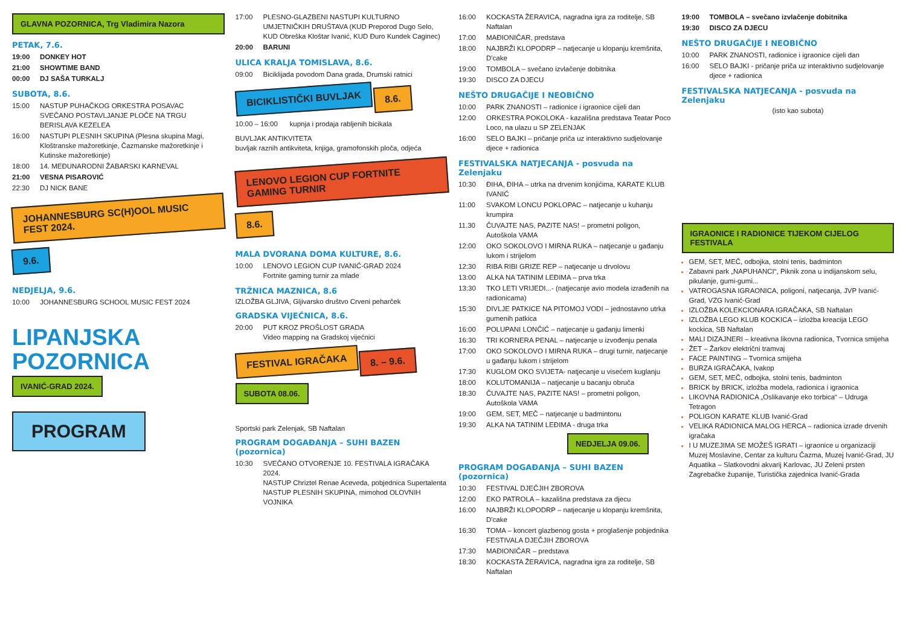GLAVNA POZORNICA, Trg Vladimira Nazora
PETAK, 7.6.
19:00 DONKEY HOT
21:00 SHOWTIME BAND
00:00 DJ SAŠA TURKALJ
SUBOTA, 8.6.
15:00 NASTUP PUHAČKOG ORKESTRA POSAVAC
SVEČANO POSTAVLJANJE PLOČE NA TRGU BERISLAVA KEZELEA
16:00 NASTUPI PLESNIH SKUPINA (Plesna skupina Magi, Kloštranske mažoretkinje, Čazmanske mažoretkinje i Kutinske mažoretkinje)
18:00 14. MEĐUNARODNI ŽABARSKI KARNEVAL
21:00 VESNA PISAROVIĆ
22:30 DJ NICK BANE
JOHANNESBURG SC(H)OOL MUSIC FEST 2024.
9.6.
NEDJELJA, 9.6.
10:00 JOHANNESBURG SCHOOL MUSIC FEST 2024
LIPANJSKA POZORNICA
IVANIĆ-GRAD 2024.
PROGRAM
17:00 PLESNO-GLAZBENI NASTUPI KULTURNO UMJETNIČKIH DRUŠTAVA (KUD Preporod Dugo Selo, KUD Obreška Kloštar Ivanić, KUD Đuro Kundek Caginec)
20:00 BARUNI
ULICA KRALJA TOMISLAVA, 8.6.
09:00 Biciklijada povodom Dana grada, Drumski ratnici
BICIKLISTIČKI BUVLJAK
8.6.
10:00 – 16:00 kupnja i prodaja rabljenih bicikala
BUVLJAK ANTIKVITETA
buvljak raznih antikviteta, knjiga, gramofonskih ploča, odjeća
LENOVO LEGION CUP FORTNITE GAMING TURNIR
8.6.
MALA DVORANA DOMA KULTURE, 8.6.
10:00 LENOVO LEGION CUP IVANIĆ-GRAD 2024
Fortnite gaming turnir za mlade
TRŽNICA MAZNICA, 8.6
IZLOŽBA GLJIVA, Gljivarsko društvo Crveni peharček
GRADSKA VIJEĆNICA, 8.6.
20:00 PUT KROZ PROŠLOST GRADA
Video mapping na Gradskoj vijećnici
FESTIVAL IGRAČAKA
8. – 9.6.
SUBOTA 08.06.
Sportski park Zelenjak, SB Naftalan
PROGRAM DOGAĐANJA – SUHI BAZEN (pozornica)
10:30 SVEČANO OTVORENJE 10. FESTIVALA IGRAČAKA 2024.
NASTUP Chriztel Renae Aceveda, pobjednica Supertalenta
NASTUP PLESNIH SKUPINA, mimohod OLOVNIH VOJNIKA
16:00 KOCKASTA ŽERAVICA, nagradna igra za roditelje, SB Naftalan
17:00 MAĐIONIČAR, predstava
18:00 NAJBRŽI KLOPODRP – natjecanje u klopanju kremšnita, D'cake
19:00 TOMBOLA – svečano izvlačenje dobitnika
19:30 DISCO ZA DJECU
NEŠTO DRUGAČIJE I NEOBIČNO
10:00 PARK ZNANOSTI – radionice i igraonice cijeli dan
12:00 ORKESTRA POKOLOKA - kazališna predstava Teatar Poco Loco, na ulazu u SP ZELENJAK
16:00 SELO BAJKI – pričanje priča uz interaktivno sudjelovanje djece + radionica
FESTIVALSKA NATJECANJA - posvuda na Zelenjaku
10:30 ĐIHA, ĐIHA – utrka na drvenim konjićima, KARATE KLUB IVANIĆ
11:00 SVAKOM LONCU POKLOPAC – natjecanje u kuhanju krumpira
11.30 ČUVAJTE NAS, PAZITE NAS! – prometni poligon, Autoškola VAMA
12:00 OKO SOKOLOVO I MIRNA RUKA – natjecanje u gađanju lukom i strijelom
12:30 RIBA RIBI GRIZE REP – natjecanje u drvolovu
13:00 ALKA NA TATINIM LEĐIMA – prva trka
13:30 TKO LETI VRIJEDI...- (natjecanje avio modela izrađenih na radionicama)
15:30 DIVLJE PATKICE NA PITOMOJ VODI – jednostavno utrka gumenih patkica
16:00 POLUPANI LONČIĆ – natjecanje u gađanju limenki
16:30 TRI KORNERA PENAL – natjecanje u izvođenju penala
17:00 OKO SOKOLOVO I MIRNA RUKA – drugi turnir, natjecanje u gađanju lukom i strijelom
17:30 KUGLOM OKO SVIJETA- natjecanje u visećem kuglanju
18:00 KOLUTOMANIJA – natjecanje u bacanju obruča
18:30 ČUVAJTE NAS, PAZITE NAS! – prometni poligon, Autoškola VAMA
19:00 GEM, SET, MEČ – natjecanje u badmintonu
19:30 ALKA NA TATINIM LEĐIMA - druga trka
NEDJELJA 09.06.
PROGRAM DOGAĐANJA – SUHI BAZEN (pozornica)
10:30 FESTIVAL DJEČJIH ZBOROVA
12:00 EKO PATROLA – kazališna predstava za djecu
16:00 NAJBRŽI KLOPODRP – natjecanje u klopanju kremšnita, D'cake
16:30 TOMA – koncert glazbenog gosta + proglašenje pobjednika FESTIVALA DJEČJIH ZBOROVA
17:30 MAĐIONIČAR – predstava
18:30 KOCKASTA ŽERAVICA, nagradna igra za roditelje, SB Naftalan
19:00 TOMBOLA – svečano izvlačenje dobitnika
19:30 DISCO ZA DJECU
NEŠTO DRUGAČIJE I NEOBIČNO
10:00 PARK ZNANOSTI, radionice i igraonice cijeli dan
16:00 SELO BAJKI - pričanje priča uz interaktivno sudjelovanje djece + radionica
FESTIVALSKA NATJECANJA - posvuda na Zelenjaku
(isto kao subota)
IGRAONICE I RADIONICE TIJEKOM CIJELOG FESTIVALA
GEM, SET, MEČ, odbojka, stolni tenis, badminton
Zabavni park „NAPUHANCI“, Piknik zona u indijanskom selu, pikulanje, gumi-gumi...
VATROGASNA IGRAONICA, poligoni, natjecanja, JVP Ivanić-Grad, VZG Ivanić-Grad
IZLOŽBA KOLEKCIONARA IGRAČAKA, SB Naftalan
IZLOŽBA LEGO KLUB KOCKICA – izložba kreacija LEGO kockica, SB Naftalan
MALI DIZAJNERI – kreativna likovna radionica, Tvornica smijeha
ŽET – Žarkov električni tramvaj
FACE PAINTING – Tvornica smijeha
BURZA IGRAČAKA, Ivakop
GEM, SET, MEČ, odbojka, stolni tenis, badminton
BRICK by BRICK, izložba modela, radionica i igraonica
LIKOVNA RADIONICA „Oslikavanje eko torbica“ – Udruga Tetragon
POLIGON KARATE KLUB Ivanić-Grad
VELIKA RADIONICA MALOG HERCA – radionica izrade drvenih igračaka
I U MUZEJIMA SE MOŽEŠ IGRATI – igraonice u organizaciji Muzej Moslavine, Centar za kulturu Čazma, Muzej Ivanić-Grad, JU Aquatika – Slatkovodni akvarij Karlovac, JU Zeleni prsten Zagrebačke županije, Turistička zajednica Ivanić-Grada